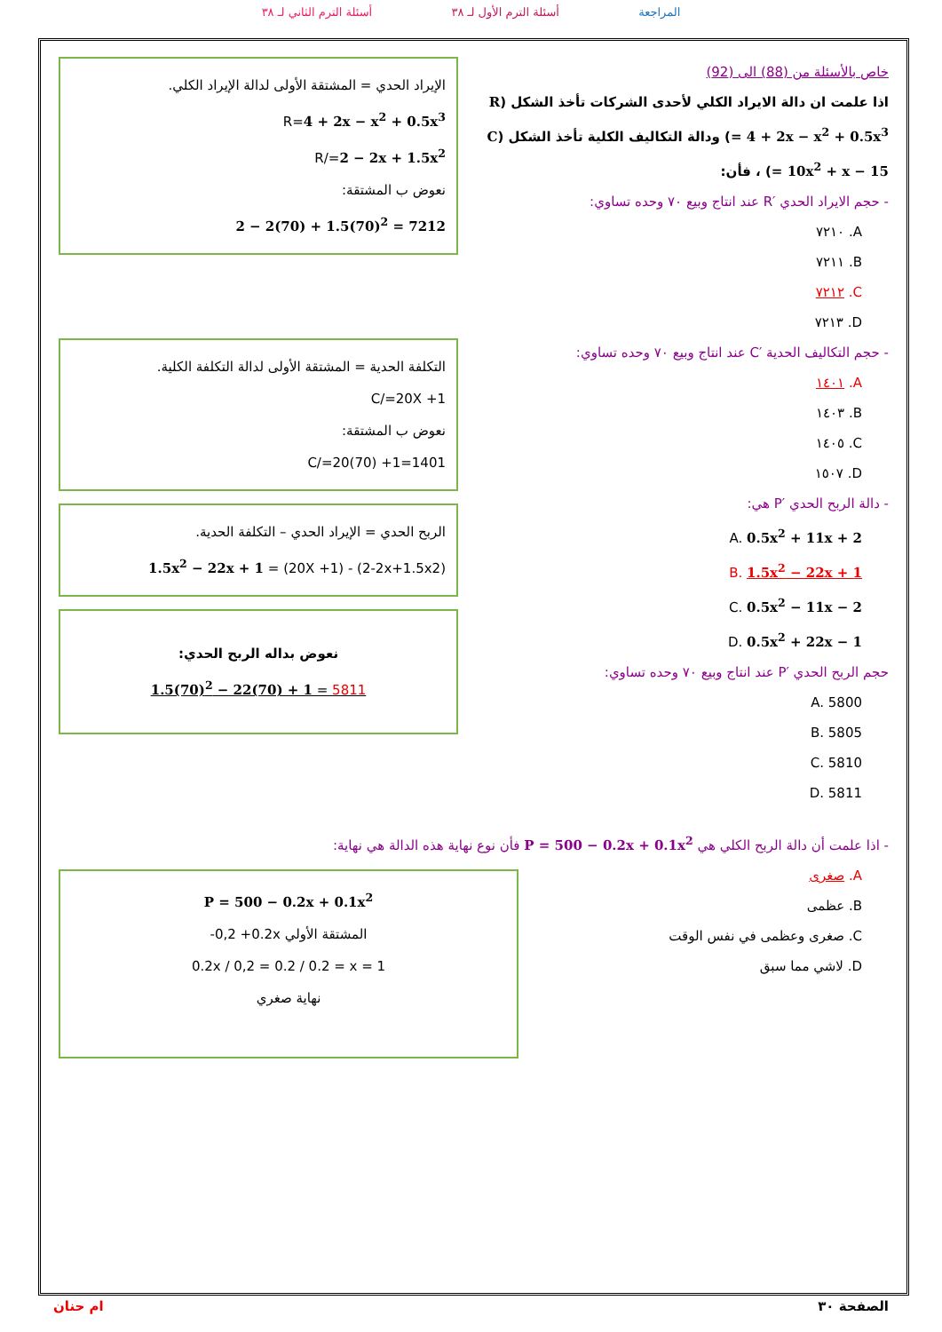المراجعة أسئلة الترم الأول لـ ٣٨ أسئلة الترم الثاني لـ ٣٨
خاص بالأسئلة من (88) الى (92)
اذا علمت ان دالة الايراد الكلي لأحدى الشركات تأخذ الشكل (R = 4 + 2x − x<sup>2</sup> + 0.5x<sup>3</sup>) ودالة التكاليف الكلية تأخذ الشكل (C = 10x<sup>2</sup> + x − 15) ، فأن:
- حجم الايراد الحدي ′R عند انتاج وبيع ٧٠ وحده تساوي:
A. ٧٢١٠
B. ٧٢١١
C. ٧٢١٢
D. ٧٢١٣
- حجم التكاليف الحدية ′C عند انتاج وبيع ٧٠ وحده تساوي:
A. ١٤٠١
B. ١٤٠٣
C. ١٤٠٥
D. ١٥٠٧
- دالة الربح الحدي ′P هي:
A. 0.5x<sup>2</sup> + 11x + 2
B. 1.5x<sup>2</sup> − 22x + 1
C. 0.5x<sup>2</sup> − 11x − 2
D. 0.5x<sup>2</sup> + 22x − 1
حجم الربح الحدي ′P عند انتاج وبيع ٧٠ وحده تساوي:
A. 5800
B. 5805
C. 5810
D. 5811
الإيراد الحدي = المشتقة الأولى لدالة الإيراد الكلي.
R=4 + 2x − x<sup>2</sup> + 0.5x<sup>3</sup>
R/=2 − 2x + 1.5x<sup>2</sup>
نعوض ب المشتقة:
2 − 2(70) + 1.5(70)<sup>2</sup> = 7212
التكلفة الحدية = المشتقة الأولى لدالة التكلفة الكلية.
C/=20X +1
نعوض ب المشتقة:
C/=20(70) +1=1401
الربح الحدي = الإيراد الحدي – التكلفة الحدية.
1.5x<sup>2</sup> − 22x + 1 = (20X +1) - (2-2x+1.5x2)
نعوض بداله الربح الحدي:
1.5(70)<sup>2</sup> − 22(70) + 1 = 5811
- اذا علمت أن دالة الربح الكلي هي P = 500 − 0.2x + 0.1x<sup>2</sup> فأن نوع نهاية هذه الدالة هي نهاية:
A. صغرى
B. عظمى
C. صغرى وعظمى في نفس الوقت
D. لاشي مما سبق
P = 500 − 0.2x + 0.1x<sup>2</sup>
المشتقة الأولي -0,2 +0.2x
0.2x / 0,2 = 0.2 / 0.2 = x = 1
نهاية صغري
الصفحة ٣٠ ام حنان